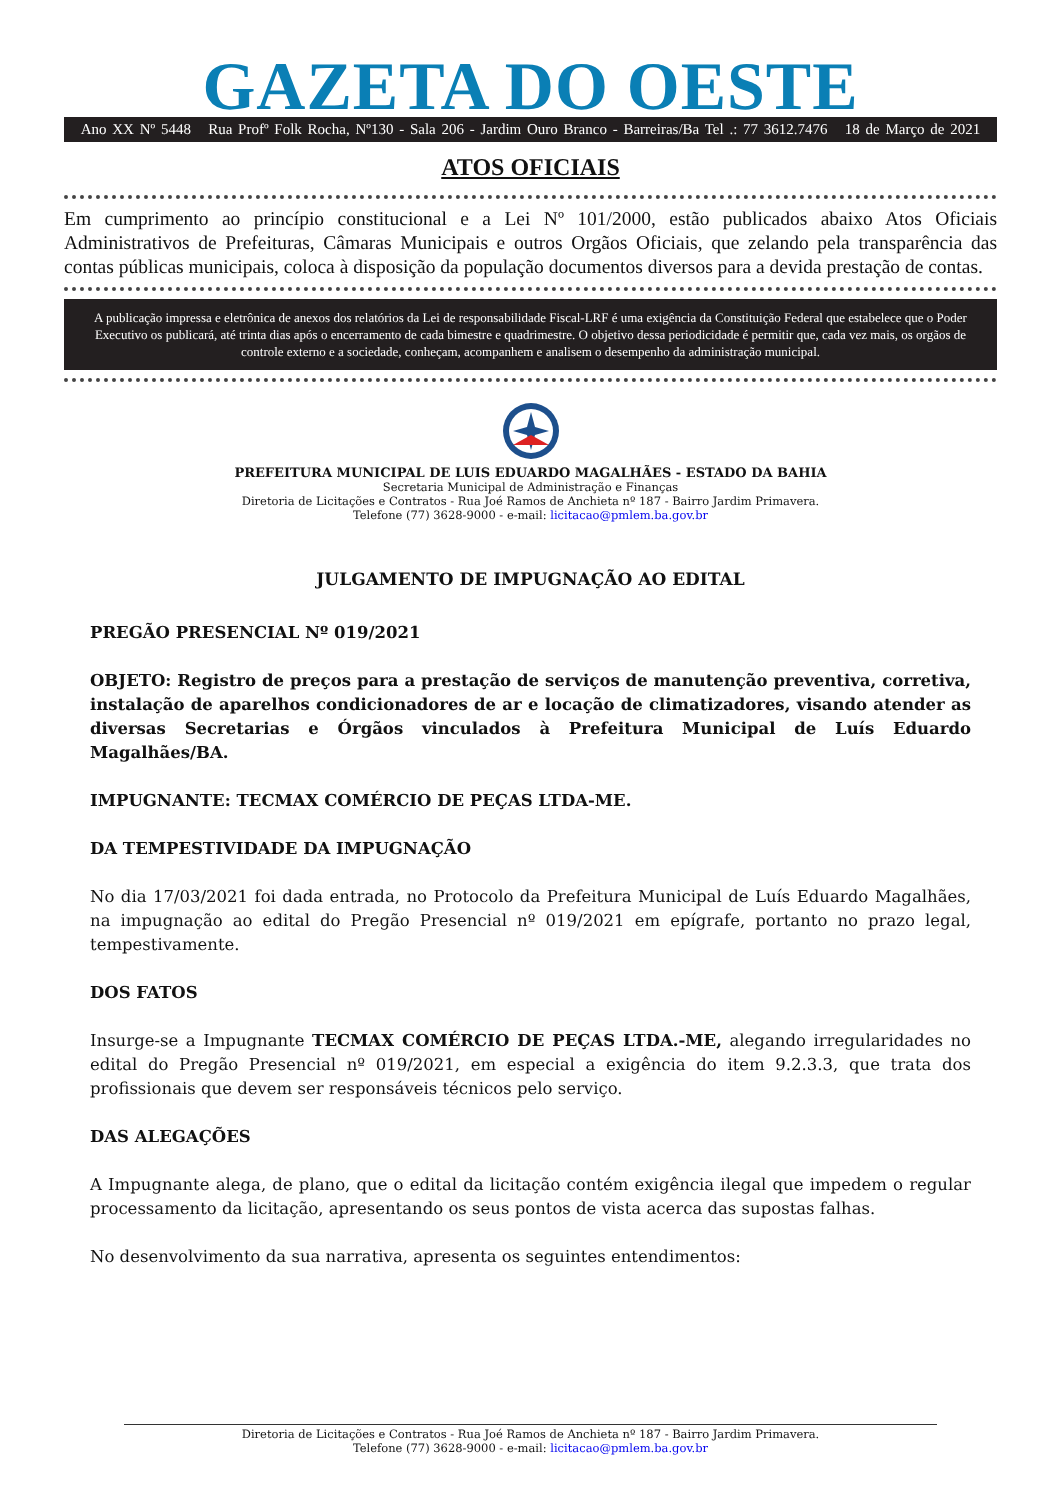GAZETA DO OESTE
Ano XX Nº 5448 Rua Profº Folk Rocha, Nº130 - Sala 206 - Jardim Ouro Branco - Barreiras/Ba Tel .: 77 3612.7476 18 de Março de 2021
ATOS OFICIAIS
Em cumprimento ao princípio constitucional e a Lei Nº 101/2000, estão publicados abaixo Atos Oficiais Administrativos de Prefeituras, Câmaras Municipais e outros Orgãos Oficiais, que zelando pela transparência das contas públicas municipais, coloca à disposição da população documentos diversos para a devida prestação de contas.
A publicação impressa e eletrônica de anexos dos relatórios da Lei de responsabilidade Fiscal-LRF é uma exigência da Constituição Federal que estabelece que o Poder Executivo os publicará, até trinta dias após o encerramento de cada bimestre e quadrimestre. O objetivo dessa periodicidade é permitir que, cada vez mais, os orgãos de controle externo e a sociedade, conheçam, acompanhem e analisem o desempenho da administração municipal.
PREFEITURA MUNICIPAL DE LUIS EDUARDO MAGALHÃES - ESTADO DA BAHIA
Secretaria Municipal de Administração e Finanças
Diretoria de Licitações e Contratos - Rua Joé Ramos de Anchieta nº 187 - Bairro Jardim Primavera.
Telefone (77) 3628-9000 - e-mail: licitacao@pmlem.ba.gov.br
JULGAMENTO DE IMPUGNAÇÃO AO EDITAL
PREGÃO PRESENCIAL Nº 019/2021
OBJETO: Registro de preços para a prestação de serviços de manutenção preventiva, corretiva, instalação de aparelhos condicionadores de ar e locação de climatizadores, visando atender as diversas Secretarias e Órgãos vinculados à Prefeitura Municipal de Luís Eduardo Magalhães/BA.
IMPUGNANTE: TECMAX COMÉRCIO DE PEÇAS LTDA-ME.
DA TEMPESTIVIDADE DA IMPUGNAÇÃO
No dia 17/03/2021 foi dada entrada, no Protocolo da Prefeitura Municipal de Luís Eduardo Magalhães, na impugnação ao edital do Pregão Presencial nº 019/2021 em epígrafe, portanto no prazo legal, tempestivamente.
DOS FATOS
Insurge-se a Impugnante TECMAX COMÉRCIO DE PEÇAS LTDA.-ME, alegando irregularidades no edital do Pregão Presencial nº 019/2021, em especial a exigência do item 9.2.3.3, que trata dos profissionais que devem ser responsáveis técnicos pelo serviço.
DAS ALEGAÇÕES
A Impugnante alega, de plano, que o edital da licitação contém exigência ilegal que impedem o regular processamento da licitação, apresentando os seus pontos de vista acerca das supostas falhas.
No desenvolvimento da sua narrativa, apresenta os seguintes entendimentos:
Diretoria de Licitações e Contratos - Rua Joé Ramos de Anchieta nº 187 - Bairro Jardim Primavera.
Telefone (77) 3628-9000 - e-mail: licitacao@pmlem.ba.gov.br